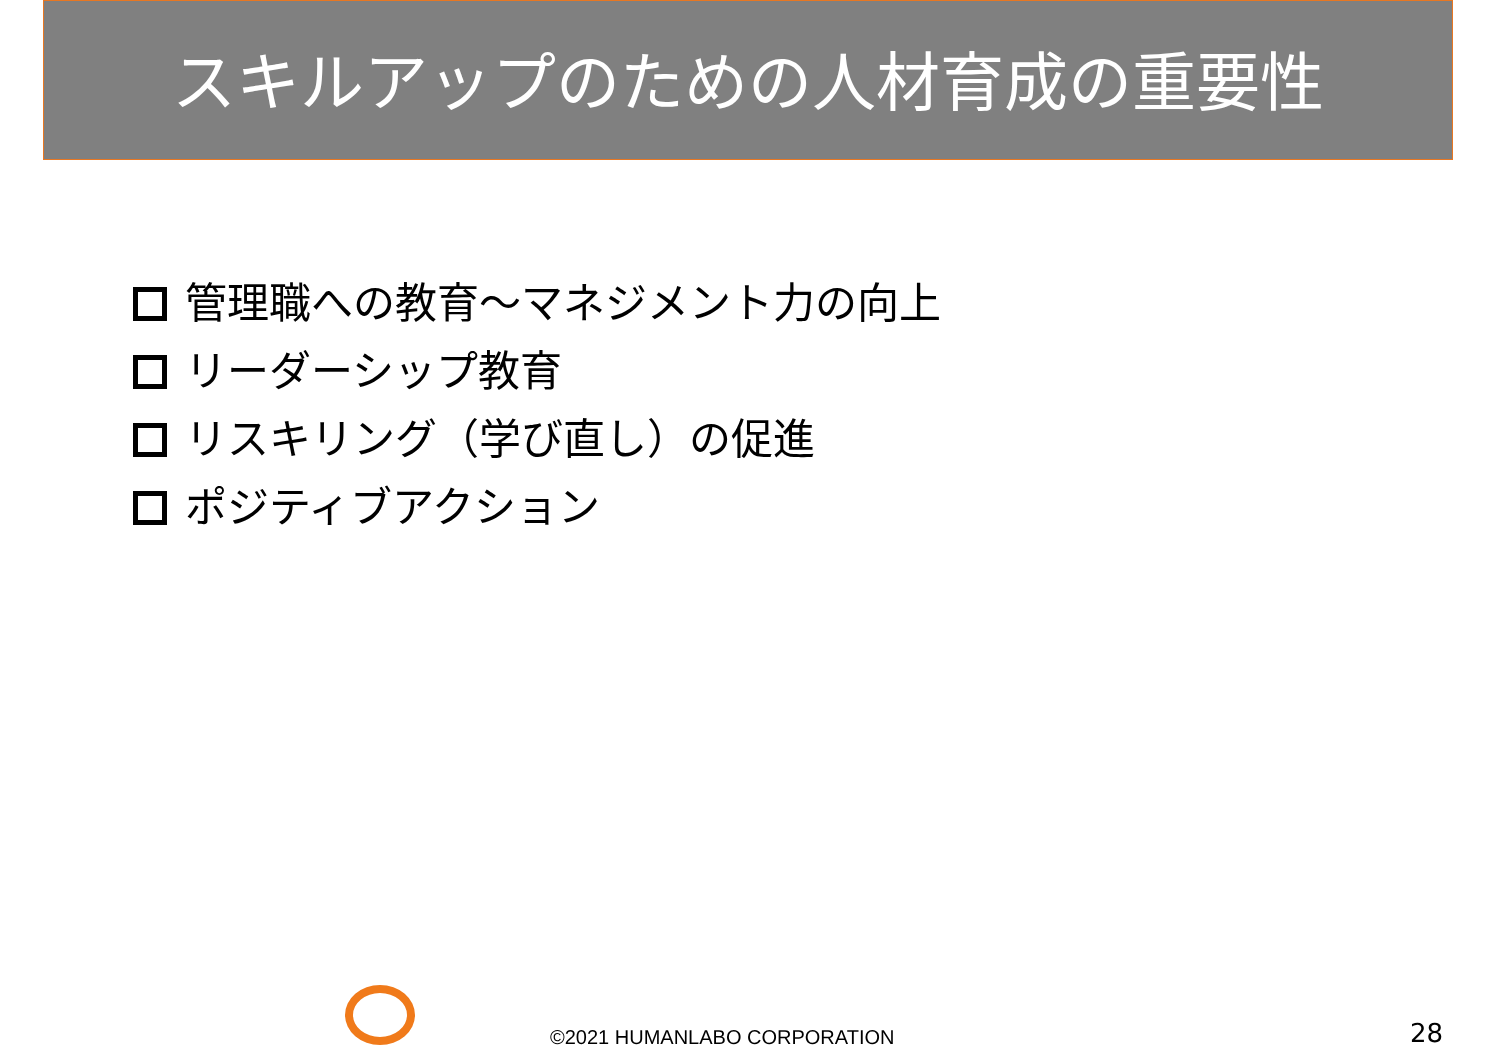スキルアップのための人材育成の重要性
管理職への教育～マネジメント力の向上
リーダーシップ教育
リスキリング（学び直し）の促進
ポジティブアクション
©2021 HUMANLABO CORPORATION 28